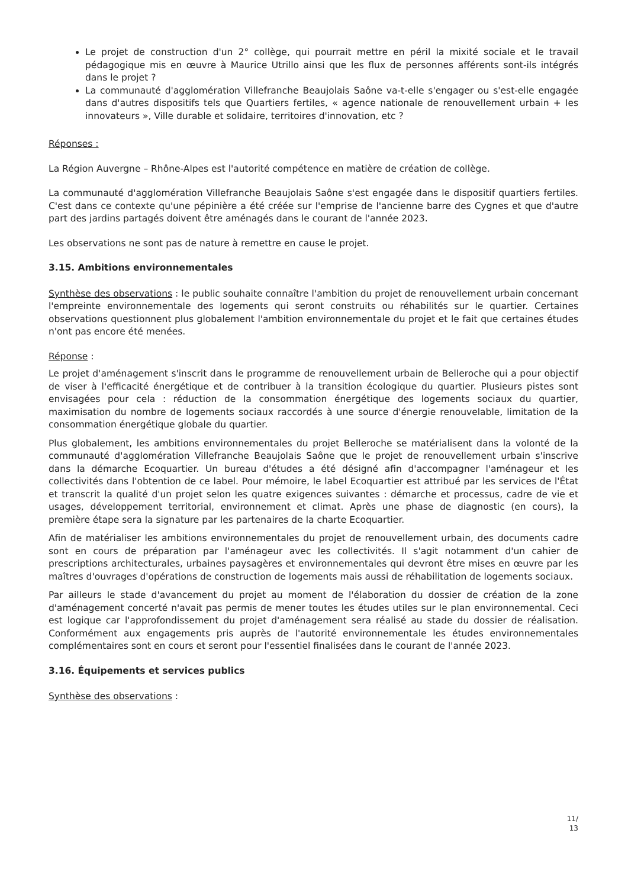Le projet de construction d'un 2° collège, qui pourrait mettre en péril la mixité sociale et le travail pédagogique mis en œuvre à Maurice Utrillo ainsi que les flux de personnes afférents sont-ils intégrés dans le projet ?
La communauté d'agglomération Villefranche Beaujolais Saône va-t-elle s'engager ou s'est-elle engagée dans d'autres dispositifs tels que Quartiers fertiles, « agence nationale de renouvellement urbain + les innovateurs », Ville durable et solidaire, territoires d'innovation, etc ?
Réponses :
La Région Auvergne – Rhône-Alpes est l'autorité compétence en matière de création de collège.
La communauté d'agglomération Villefranche Beaujolais Saône s'est engagée dans le dispositif quartiers fertiles. C'est dans ce contexte qu'une pépinière a été créée sur l'emprise de l'ancienne barre des Cygnes et que d'autre part des jardins partagés doivent être aménagés dans le courant de l'année 2023.
Les observations ne sont pas de nature à remettre en cause le projet.
3.15. Ambitions environnementales
Synthèse des observations : le public souhaite connaître l'ambition du projet de renouvellement urbain concernant l'empreinte environnementale des logements qui seront construits ou réhabilités sur le quartier. Certaines observations questionnent plus globalement l'ambition environnementale du projet et le fait que certaines études n'ont pas encore été menées.
Réponse :
Le projet d'aménagement s'inscrit dans le programme de renouvellement urbain de Belleroche qui a pour objectif de viser à l'efficacité énergétique et de contribuer à la transition écologique du quartier. Plusieurs pistes sont envisagées pour cela : réduction de la consommation énergétique des logements sociaux du quartier, maximisation du nombre de logements sociaux raccordés à une source d'énergie renouvelable, limitation de la consommation énergétique globale du quartier.
Plus globalement, les ambitions environnementales du projet Belleroche se matérialisent dans la volonté de la communauté d'agglomération Villefranche Beaujolais Saône que le projet de renouvellement urbain s'inscrive dans la démarche Ecoquartier. Un bureau d'études a été désigné afin d'accompagner l'aménageur et les collectivités dans l'obtention de ce label. Pour mémoire, le label Ecoquartier est attribué par les services de l'État et transcrit la qualité d'un projet selon les quatre exigences suivantes : démarche et processus, cadre de vie et usages, développement territorial, environnement et climat. Après une phase de diagnostic (en cours), la première étape sera la signature par les partenaires de la charte Ecoquartier.
Afin de matérialiser les ambitions environnementales du projet de renouvellement urbain, des documents cadre sont en cours de préparation par l'aménageur avec les collectivités. Il s'agit notamment d'un cahier de prescriptions architecturales, urbaines paysagères et environnementales qui devront être mises en œuvre par les maîtres d'ouvrages d'opérations de construction de logements mais aussi de réhabilitation de logements sociaux.
Par ailleurs le stade d'avancement du projet au moment de l'élaboration du dossier de création de la zone d'aménagement concerté n'avait pas permis de mener toutes les études utiles sur le plan environnemental. Ceci est logique car l'approfondissement du projet d'aménagement sera réalisé au stade du dossier de réalisation. Conformément aux engagements pris auprès de l'autorité environnementale les études environnementales complémentaires sont en cours et seront pour l'essentiel finalisées dans le courant de l'année 2023.
3.16. Équipements et services publics
Synthèse des observations :
11/
13